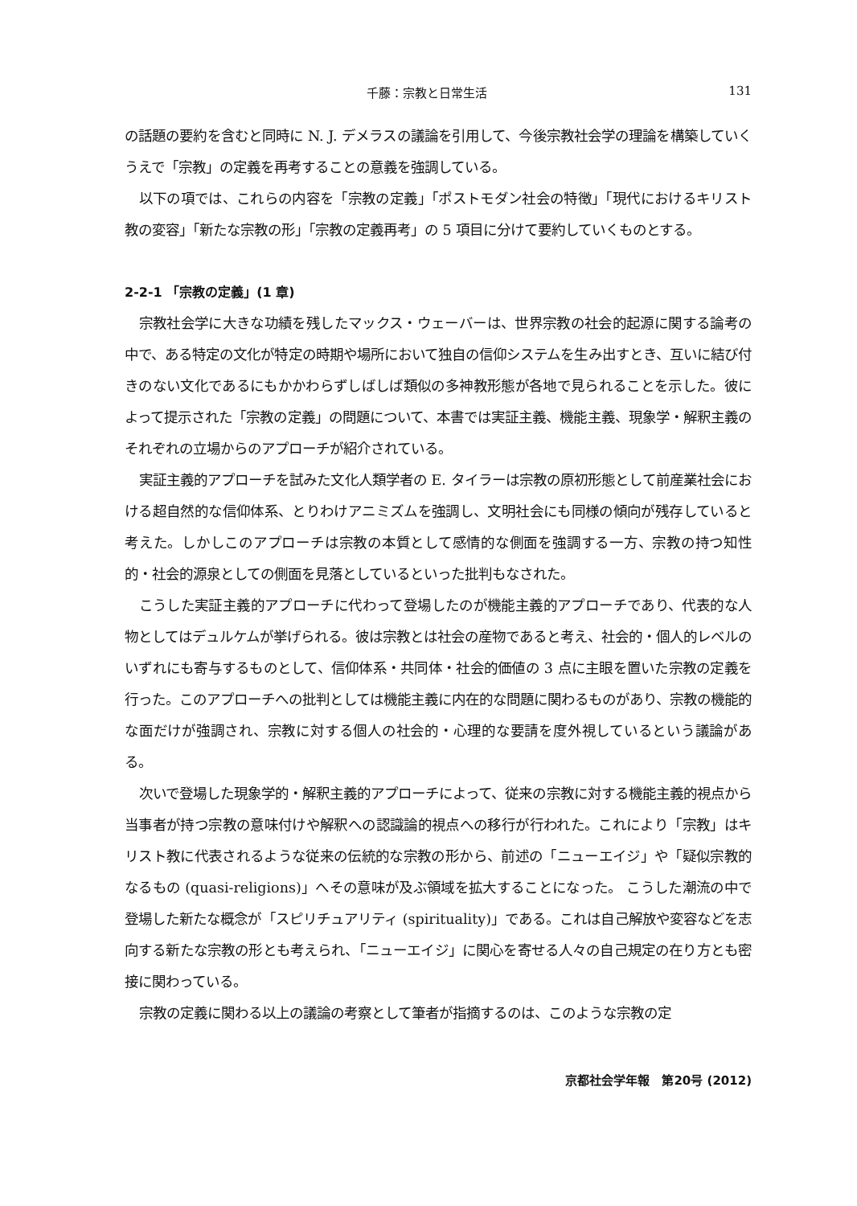千藤：宗教と日常生活 131
の話題の要約を含むと同時に N. J. デメラスの議論を引用して、今後宗教社会学の理論を構築していくうえで「宗教」の定義を再考することの意義を強調している。
以下の項では、これらの内容を「宗教の定義」「ポストモダン社会の特徴」「現代におけるキリスト教の変容」「新たな宗教の形」「宗教の定義再考」の 5 項目に分けて要約していくものとする。
2-2-1 「宗教の定義」(1 章)
宗教社会学に大きな功績を残したマックス・ウェーバーは、世界宗教の社会的起源に関する論考の中で、ある特定の文化が特定の時期や場所において独自の信仰システムを生み出すとき、互いに結び付きのない文化であるにもかかわらずしばしば類似の多神教形態が各地で見られることを示した。彼によって提示された「宗教の定義」の問題について、本書では実証主義、機能主義、現象学・解釈主義のそれぞれの立場からのアプローチが紹介されている。
実証主義的アプローチを試みた文化人類学者の E. タイラーは宗教の原初形態として前産業社会における超自然的な信仰体系、とりわけアニミズムを強調し、文明社会にも同様の傾向が残存していると考えた。しかしこのアプローチは宗教の本質として感情的な側面を強調する一方、宗教の持つ知性的・社会的源泉としての側面を見落としているといった批判もなされた。
こうした実証主義的アプローチに代わって登場したのが機能主義的アプローチであり、代表的な人物としてはデュルケムが挙げられる。彼は宗教とは社会の産物であると考え、社会的・個人的レベルのいずれにも寄与するものとして、信仰体系・共同体・社会的価値の 3 点に主眼を置いた宗教の定義を行った。このアプローチへの批判としては機能主義に内在的な問題に関わるものがあり、宗教の機能的な面だけが強調され、宗教に対する個人の社会的・心理的な要請を度外視しているという議論がある。
次いで登場した現象学的・解釈主義的アプローチによって、従来の宗教に対する機能主義的視点から当事者が持つ宗教の意味付けや解釈への認識論的視点への移行が行われた。これにより「宗教」はキリスト教に代表されるような従来の伝統的な宗教の形から、前述の「ニューエイジ」や「疑似宗教的なるもの (quasi-religions)」へその意味が及ぶ領域を拡大することになった。 こうした潮流の中で登場した新たな概念が「スピリチュアリティ (spirituality)」である。これは自己解放や変容などを志向する新たな宗教の形とも考えられ、「ニューエイジ」に関心を寄せる人々の自己規定の在り方とも密接に関わっている。
宗教の定義に関わる以上の議論の考察として筆者が指摘するのは、このような宗教の定
京都社会学年報　第20号 (2012)